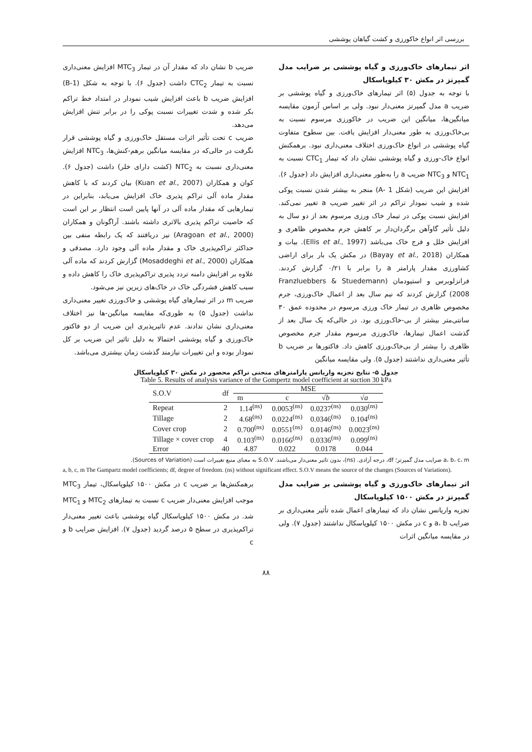بررسی اثر انواع خاکورزی و کشت گیاهان پوششی
اثر تیمارهای خاک‌ورزی و گیاه پوششی بر ضرایب مدل گمپرتز در مکش ۳۰ کیلوپاسکال
با توجه به جدول (۵) اثر تیمارهای خاک‌ورزی و گیاه پوششی بر ضریب a مدل گمپرتز معنی‌دار نبود. ولی بر اساس آزمون مقایسه میانگین‌ها، میانگین این ضریب در خاکورزی مرسوم نسبت به بی‌خاک‌ورزی به طور معنی‌دار افزایش یافت. بین سطوح متفاوت گیاه پوششی در انواع خاک‌ورزی اختلاف معنی‌داری نبود. برهمکنش انواع خاک-ورزی و گیاه پوششی نشان داد که تیمار CTC<sub>1</sub> نسبت به NTC<sub>1</sub> و NTC<sub>3</sub> ضریب a را به‌طور معنی‌داری افزایش داد (جدول ۶). افزایش این ضریب (شکل 1 -A) منجر به بیشتر شدن نسبت پوکی شده و شیب نمودار تراکم در اثر تغییر ضریب a تغییر نمی‌کند. افزایش نسبت پوکی در تیمار خاک ورزی مرسوم بعد از دو سال به دلیل تأثیر گاوآهن برگردان‌دار بر کاهش جرم مخصوص ظاهری و افزایش خلل و فرج خاک می‌باشد (Ellis et al., 1997). بیات و همکاران (Bayay et al., 2018) در مکش یک بار برای اراضی کشاورزی مقدار پارامتر a را برابر با ۰/۲۱ گزارش کردند. فرانزلوبرس و استیودمان (Franzluebbers & Stuedemann 2008) گزارش کردند که نیم سال بعد از اعمال خاک‌ورزی، جرم مخصوص ظاهری در تیمار خاک ورزی مرسوم در محدوده عمق ۳۰ سانتی‌متر بیشتر از بی-خاک‌ورزی بود. در حالی‌که یک سال بعد از گذشت اعمال تیمارها، خاک‌ورزی مرسوم مقدار جرم مخصوص ظاهری را بیشتر از بی‌خاک‌ورزی کاهش داد. فاکتورها بر ضریب b تأثیر معنی‌داری نداشتند (جدول ۵). ولی مقایسه میانگین
ضریب b نشان داد که مقدار آن در تیمار MTC<sub>3</sub> افزایش معنی‌داری نسبت به تیمار CTC<sub>2</sub> داشت (جدول ۶). با توجه به شکل (B-1) افزایش ضریب b باعث افزایش شیب نمودار در امتداد خط تراکم بکر شده و شدت تغییرات نسبت پوکی را در برابر تنش افزایش می‌دهد.
ضریب c تحت تأثیر اثرات مستقل خاک‌ورزی و گیاه پوششی قرار نگرفت در حالی‌که در مقایسه میانگین برهم-کنش‌ها، NTC<sub>3</sub> افزایش معنی‌داری نسبت به NTC<sub>2</sub> (کشت دارای خلر) داشت (جدول ۶). کوان و همکاران (Kuan et al., 2007) بیان کردند که با کاهش مقدار ماده آلی تراکم پذیری خاک افزایش می‌یابد، بنابراین در تیمارهایی که مقدار ماده آلی در آنها پایین است انتظار بر این است که خاصیت تراکم پذیری بالاتری داشته باشند. آراگونان و همکاران (Aragoan et al., 2000) نیز دریافتند که یک رابطه منفی بین حداکثر تراکم‌پذیری خاک و مقدار ماده آلی وجود دارد. مصدقی و همکاران (Mosaddeghi et al., 2000) گزارش کردند که ماده آلی علاوه بر افزایش دامنه تردد پذیری تراکم‌پذیری خاک را کاهش داده و سبب کاهش فشردگی خاک در خاک‌های زیرین نیز می‌شود.
ضریب m در اثر تیمارهای گیاه پوششی و خاک‌ورزی تغییر معنی‌داری نداشت (جدول ۵) به طوری‌که مقایسه میانگین-ها نیز اختلاف معنی‌داری نشان ندادند. عدم تاثیرپذیری این ضریب از دو فاکتور خاک‌ورزی و گیاه پوششی احتمالا به دلیل تاثیر این ضریب بر کل نمودار بوده و این تغییرات نیازمند گذشت زمان بیشتری می‌باشد.
جدول ۵- نتایج تجزیه واریانس پارامترهای منحنی تراکم محصور در مکش ۳۰ کیلوپاسکال
Table 5. Results of analysis variance of the Gompertz model coefficient at suction 30 kPa
| S.O.V | df | MSE | | | |
| --- | --- | --- | --- | --- | --- |
| | | m | c | √ b | √ a |
| Repeat | 2 | 1.14<sup>(ns)</sup> | 0.0053<sup>(ns)</sup> | 0.0237<sup>(ns)</sup> | 0.030<sup>(ns)</sup> |
| Tillage | 2 | 4.68<sup>(ns)</sup> | 0.0224<sup>(ns)</sup> | 0.0346<sup>(ns)</sup> | 0.104<sup>(ns)</sup> |
| Cover crop | 2 | 0.700<sup>(ns)</sup> | 0.0551<sup>(ns)</sup> | 0.0146<sup>(ns)</sup> | 0.0023<sup>(ns)</sup> |
| Tillage × cover crop | 4 | 0.103<sup>(ns)</sup> | 0.0166<sup>(ns)</sup> | 0.0336<sup>(ns)</sup> | 0.099<sup>(ns)</sup> |
| Error | 40 | 4.87 | 0.022 | 0.0178 | 0.044 |
a، b، c، m ضرایب مدل گمپرتز؛ df، درجه آزادی. (ns)، بدون تاثیر معنی‌دار می‌باشند. S.O.V به معنای منبع تغییرات است (Sources of Variation).
a, b, c, m The Gampartz model coefficients; df, degree of freedom. (ns) without significant effect. S.O.V means the source of the changes (Sources of Variations).
اثر تیمارهای خاک‌ورزی و گیاه پوششی بر ضرایب مدل گمپرتز در مکش ۱۵۰۰ کیلوپاسکال
تجزیه واریانس نشان داد که تیمارهای اعمال شده تأثیر معنی‌داری بر ضرایب a، b و c در مکش ۱۵۰۰ کیلوپاسکال نداشتند (جدول ۷). ولی در مقایسه میانگین اثرات
برهمکنش‌ها بر ضریب c در مکش ۱۵۰۰ کیلوپاسکال، تیمار MTC<sub>3</sub> موجب افزایش معنی‌دار ضریب c نسبت به تیمارهای MTC<sub>2</sub> و MTC<sub>1</sub> شد. در مکش ۱۵۰۰ کیلوپاسکال گیاه پوششی باعث تغییر معنی‌دار تراکم‌پذیری در سطح ۵ درصد گردید (جدول ۷). افزایش ضرایب b و c
۸۸